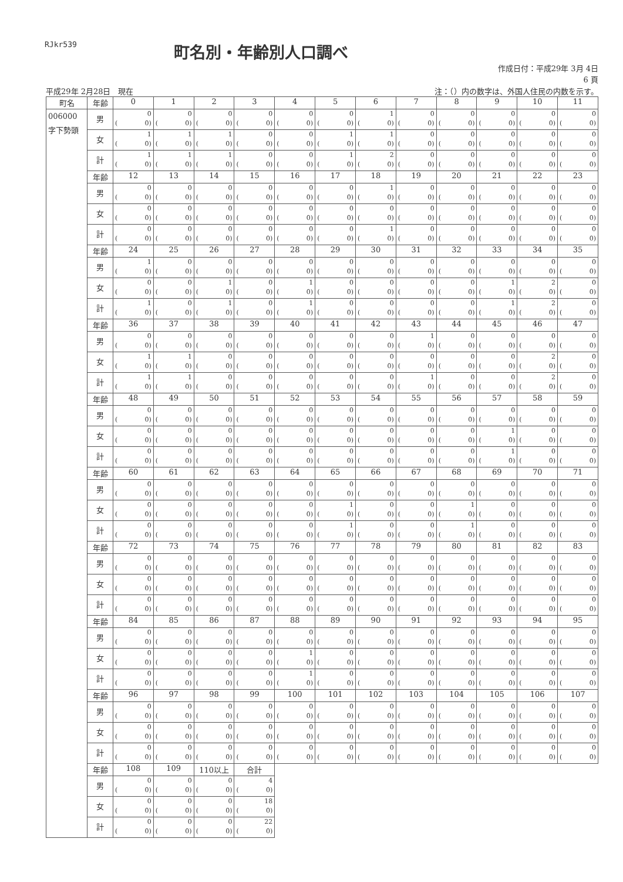RJkr539
町名別・年齢別人口調べ
作成日付：平成29年 3月 4日
6 頁
平成29年 2月28日　現在 注：（）内の数字は、外国人住民の内数を示す。
| 町名 | 年齢 | 0 | 1 | 2 | 3 | 4 | 5 | 6 | 7 | 8 | 9 | 10 | 11 |
| --- | --- | --- | --- | --- | --- | --- | --- | --- | --- | --- | --- | --- | --- |
| 006000 字下勢頭 | 男 | 0 ( 0) | 0 ( 0) | 0 ( 0) | 0 ( 0) | 0 ( 0) | 0 ( 0) | 1 ( 0) | 0 ( 0) | 0 ( 0) | 0 ( 0) | 0 ( 0) | 0 ( 0) |
| | 女 | 1 ( 0) | 1 ( 0) | 1 ( 0) | 0 ( 0) | 0 ( 0) | 1 ( 0) | 1 ( 0) | 0 ( 0) | 0 ( 0) | 0 ( 0) | 0 ( 0) | 0 ( 0) |
| | 計 | 1 ( 0) | 1 ( 0) | 1 ( 0) | 0 ( 0) | 0 ( 0) | 1 ( 0) | 2 ( 0) | 0 ( 0) | 0 ( 0) | 0 ( 0) | 0 ( 0) | 0 ( 0) |
| | 年齢 | 12 | 13 | 14 | 15 | 16 | 17 | 18 | 19 | 20 | 21 | 22 | 23 |
| | 男 | 0 ( 0) | 0 ( 0) | 0 ( 0) | 0 ( 0) | 0 ( 0) | 0 ( 0) | 1 ( 0) | 0 ( 0) | 0 ( 0) | 0 ( 0) | 0 ( 0) | 0 ( 0) |
| | 女 | 0 ( 0) | 0 ( 0) | 0 ( 0) | 0 ( 0) | 0 ( 0) | 0 ( 0) | 0 ( 0) | 0 ( 0) | 0 ( 0) | 0 ( 0) | 0 ( 0) | 0 ( 0) |
| | 計 | 0 ( 0) | 0 ( 0) | 0 ( 0) | 0 ( 0) | 0 ( 0) | 0 ( 0) | 1 ( 0) | 0 ( 0) | 0 ( 0) | 0 ( 0) | 0 ( 0) | 0 ( 0) |
| | 年齢 | 24 | 25 | 26 | 27 | 28 | 29 | 30 | 31 | 32 | 33 | 34 | 35 |
| | 男 | 1 ( 0) | 0 ( 0) | 0 ( 0) | 0 ( 0) | 0 ( 0) | 0 ( 0) | 0 ( 0) | 0 ( 0) | 0 ( 0) | 0 ( 0) | 0 ( 0) | 0 ( 0) |
| | 女 | 0 ( 0) | 0 ( 0) | 1 ( 0) | 0 ( 0) | 1 ( 0) | 0 ( 0) | 0 ( 0) | 0 ( 0) | 0 ( 0) | 1 ( 0) | 2 ( 0) | 0 ( 0) |
| | 計 | 1 ( 0) | 0 ( 0) | 1 ( 0) | 0 ( 0) | 1 ( 0) | 0 ( 0) | 0 ( 0) | 0 ( 0) | 0 ( 0) | 1 ( 0) | 2 ( 0) | 0 ( 0) |
| | 年齢 | 36 | 37 | 38 | 39 | 40 | 41 | 42 | 43 | 44 | 45 | 46 | 47 |
| | 男 | 0 ( 0) | 0 ( 0) | 0 ( 0) | 0 ( 0) | 0 ( 0) | 0 ( 0) | 0 ( 0) | 1 ( 0) | 0 ( 0) | 0 ( 0) | 0 ( 0) | 0 ( 0) |
| | 女 | 1 ( 0) | 1 ( 0) | 0 ( 0) | 0 ( 0) | 0 ( 0) | 0 ( 0) | 0 ( 0) | 0 ( 0) | 0 ( 0) | 0 ( 0) | 2 ( 0) | 0 ( 0) |
| | 計 | 1 ( 0) | 1 ( 0) | 0 ( 0) | 0 ( 0) | 0 ( 0) | 0 ( 0) | 0 ( 0) | 1 ( 0) | 0 ( 0) | 0 ( 0) | 2 ( 0) | 0 ( 0) |
| | 年齢 | 48 | 49 | 50 | 51 | 52 | 53 | 54 | 55 | 56 | 57 | 58 | 59 |
| | 男 | 0 ( 0) | 0 ( 0) | 0 ( 0) | 0 ( 0) | 0 ( 0) | 0 ( 0) | 0 ( 0) | 0 ( 0) | 0 ( 0) | 0 ( 0) | 0 ( 0) | 0 ( 0) |
| | 女 | 0 ( 0) | 0 ( 0) | 0 ( 0) | 0 ( 0) | 0 ( 0) | 0 ( 0) | 0 ( 0) | 0 ( 0) | 0 ( 0) | 1 ( 0) | 0 ( 0) | 0 ( 0) |
| | 計 | 0 ( 0) | 0 ( 0) | 0 ( 0) | 0 ( 0) | 0 ( 0) | 0 ( 0) | 0 ( 0) | 0 ( 0) | 0 ( 0) | 1 ( 0) | 0 ( 0) | 0 ( 0) |
| | 年齢 | 60 | 61 | 62 | 63 | 64 | 65 | 66 | 67 | 68 | 69 | 70 | 71 |
| | 男 | 0 ( 0) | 0 ( 0) | 0 ( 0) | 0 ( 0) | 0 ( 0) | 0 ( 0) | 0 ( 0) | 0 ( 0) | 0 ( 0) | 0 ( 0) | 0 ( 0) | 0 ( 0) |
| | 女 | 0 ( 0) | 0 ( 0) | 0 ( 0) | 0 ( 0) | 0 ( 0) | 1 ( 0) | 0 ( 0) | 0 ( 0) | 1 ( 0) | 0 ( 0) | 0 ( 0) | 0 ( 0) |
| | 計 | 0 ( 0) | 0 ( 0) | 0 ( 0) | 0 ( 0) | 0 ( 0) | 1 ( 0) | 0 ( 0) | 0 ( 0) | 1 ( 0) | 0 ( 0) | 0 ( 0) | 0 ( 0) |
| | 年齢 | 72 | 73 | 74 | 75 | 76 | 77 | 78 | 79 | 80 | 81 | 82 | 83 |
| | 男 | 0 ( 0) | 0 ( 0) | 0 ( 0) | 0 ( 0) | 0 ( 0) | 0 ( 0) | 0 ( 0) | 0 ( 0) | 0 ( 0) | 0 ( 0) | 0 ( 0) | 0 ( 0) |
| | 女 | 0 ( 0) | 0 ( 0) | 0 ( 0) | 0 ( 0) | 0 ( 0) | 0 ( 0) | 0 ( 0) | 0 ( 0) | 0 ( 0) | 0 ( 0) | 0 ( 0) | 0 ( 0) |
| | 計 | 0 ( 0) | 0 ( 0) | 0 ( 0) | 0 ( 0) | 0 ( 0) | 0 ( 0) | 0 ( 0) | 0 ( 0) | 0 ( 0) | 0 ( 0) | 0 ( 0) | 0 ( 0) |
| | 年齢 | 84 | 85 | 86 | 87 | 88 | 89 | 90 | 91 | 92 | 93 | 94 | 95 |
| | 男 | 0 ( 0) | 0 ( 0) | 0 ( 0) | 0 ( 0) | 0 ( 0) | 0 ( 0) | 0 ( 0) | 0 ( 0) | 0 ( 0) | 0 ( 0) | 0 ( 0) | 0 ( 0) |
| | 女 | 0 ( 0) | 0 ( 0) | 0 ( 0) | 0 ( 0) | 1 ( 0) | 0 ( 0) | 0 ( 0) | 0 ( 0) | 0 ( 0) | 0 ( 0) | 0 ( 0) | 0 ( 0) |
| | 計 | 0 ( 0) | 0 ( 0) | 0 ( 0) | 0 ( 0) | 1 ( 0) | 0 ( 0) | 0 ( 0) | 0 ( 0) | 0 ( 0) | 0 ( 0) | 0 ( 0) | 0 ( 0) |
| | 年齢 | 96 | 97 | 98 | 99 | 100 | 101 | 102 | 103 | 104 | 105 | 106 | 107 |
| | 男 | 0 ( 0) | 0 ( 0) | 0 ( 0) | 0 ( 0) | 0 ( 0) | 0 ( 0) | 0 ( 0) | 0 ( 0) | 0 ( 0) | 0 ( 0) | 0 ( 0) | 0 ( 0) |
| | 女 | 0 ( 0) | 0 ( 0) | 0 ( 0) | 0 ( 0) | 0 ( 0) | 0 ( 0) | 0 ( 0) | 0 ( 0) | 0 ( 0) | 0 ( 0) | 0 ( 0) | 0 ( 0) |
| | 計 | 0 ( 0) | 0 ( 0) | 0 ( 0) | 0 ( 0) | 0 ( 0) | 0 ( 0) | 0 ( 0) | 0 ( 0) | 0 ( 0) | 0 ( 0) | 0 ( 0) | 0 ( 0) |
| | 年齢 | 108 | 109 | 110以上 | 合計 | | | | | | | | |
| | 男 | 0 ( 0) | 0 ( 0) | 0 ( 0) | 4 ( 0) | | | | | | | | |
| | 女 | 0 ( 0) | 0 ( 0) | 0 ( 0) | 18 ( 0) | | | | | | | | |
| | 計 | 0 ( 0) | 0 ( 0) | 0 ( 0) | 22 ( 0) | | | | | | | | |